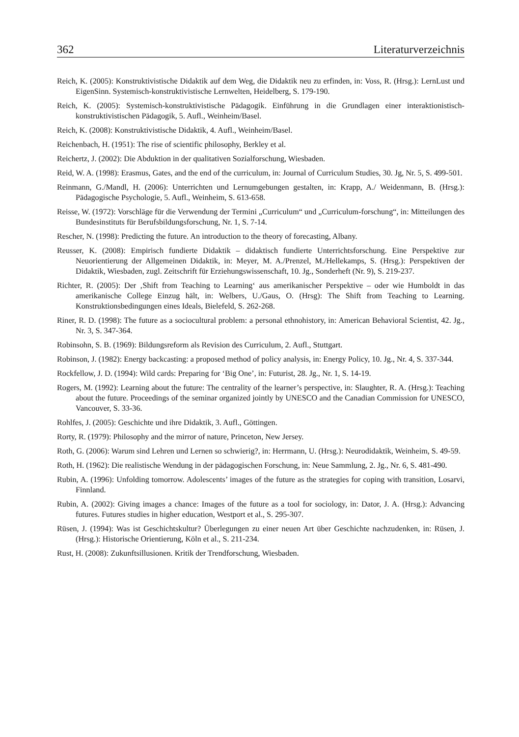362 Literaturverzeichnis
Reich, K. (2005): Konstruktivistische Didaktik auf dem Weg, die Didaktik neu zu erfinden, in: Voss, R. (Hrsg.): LernLust und EigenSinn. Systemisch-konstruktivistische Lernwelten, Heidelberg, S. 179-190.
Reich, K. (2005): Systemisch-konstruktivistische Pädagogik. Einführung in die Grundlagen einer interaktionistisch-konstruktivistischen Pädagogik, 5. Aufl., Weinheim/Basel.
Reich, K. (2008): Konstruktivistische Didaktik, 4. Aufl., Weinheim/Basel.
Reichenbach, H. (1951): The rise of scientific philosophy, Berkley et al.
Reichertz, J. (2002): Die Abduktion in der qualitativen Sozialforschung, Wiesbaden.
Reid, W. A. (1998): Erasmus, Gates, and the end of the curriculum, in: Journal of Curriculum Studies, 30. Jg, Nr. 5, S. 499-501.
Reinmann, G./Mandl, H. (2006): Unterrichten und Lernumgebungen gestalten, in: Krapp, A./ Weidenmann, B. (Hrsg.): Pädagogische Psychologie, 5. Aufl., Weinheim, S. 613-658.
Reisse, W. (1972): Vorschläge für die Verwendung der Termini „Curriculum“ und „Curriculum-forschung“, in: Mitteilungen des Bundesinstituts für Berufsbildungsforschung, Nr. 1, S. 7-14.
Rescher, N. (1998): Predicting the future. An introduction to the theory of forecasting, Albany.
Reusser, K. (2008): Empirisch fundierte Didaktik – didaktisch fundierte Unterrichtsforschung. Eine Perspektive zur Neuorientierung der Allgemeinen Didaktik, in: Meyer, M. A./Prenzel, M./Hellekamps, S. (Hrsg.): Perspektiven der Didaktik, Wiesbaden, zugl. Zeitschrift für Erziehungswissenschaft, 10. Jg., Sonderheft (Nr. 9), S. 219-237.
Richter, R. (2005): Der ‚Shift from Teaching to Learning‘ aus amerikanischer Perspektive – oder wie Humboldt in das amerikanische College Einzug hält, in: Welbers, U./Gaus, O. (Hrsg): The Shift from Teaching to Learning. Konstruktionsbedingungen eines Ideals, Bielefeld, S. 262-268.
Riner, R. D. (1998): The future as a sociocultural problem: a personal ethnohistory, in: American Behavioral Scientist, 42. Jg., Nr. 3, S. 347-364.
Robinsohn, S. B. (1969): Bildungsreform als Revision des Curriculum, 2. Aufl., Stuttgart.
Robinson, J. (1982): Energy backcasting: a proposed method of policy analysis, in: Energy Policy, 10. Jg., Nr. 4, S. 337-344.
Rockfellow, J. D. (1994): Wild cards: Preparing for ‘Big One’, in: Futurist, 28. Jg., Nr. 1, S. 14-19.
Rogers, M. (1992): Learning about the future: The centrality of the learner’s perspective, in: Slaughter, R. A. (Hrsg.): Teaching about the future. Proceedings of the seminar organized jointly by UNESCO and the Canadian Commission for UNESCO, Vancouver, S. 33-36.
Rohlfes, J. (2005): Geschichte und ihre Didaktik, 3. Aufl., Göttingen.
Rorty, R. (1979): Philosophy and the mirror of nature, Princeton, New Jersey.
Roth, G. (2006): Warum sind Lehren und Lernen so schwierig?, in: Herrmann, U. (Hrsg.): Neurodidaktik, Weinheim, S. 49-59.
Roth, H. (1962): Die realistische Wendung in der pädagogischen Forschung, in: Neue Sammlung, 2. Jg., Nr. 6, S. 481-490.
Rubin, A. (1996): Unfolding tomorrow. Adolescents’ images of the future as the strategies for coping with transition, Losarvi, Finnland.
Rubin, A. (2002): Giving images a chance: Images of the future as a tool for sociology, in: Dator, J. A. (Hrsg.): Advancing futures. Futures studies in higher education, Westport et al., S. 295-307.
Rüsen, J. (1994): Was ist Geschichtskultur? Überlegungen zu einer neuen Art über Geschichte nachzudenken, in: Rüsen, J. (Hrsg.): Historische Orientierung, Köln et al., S. 211-234.
Rust, H. (2008): Zukunftsillusionen. Kritik der Trendforschung, Wiesbaden.